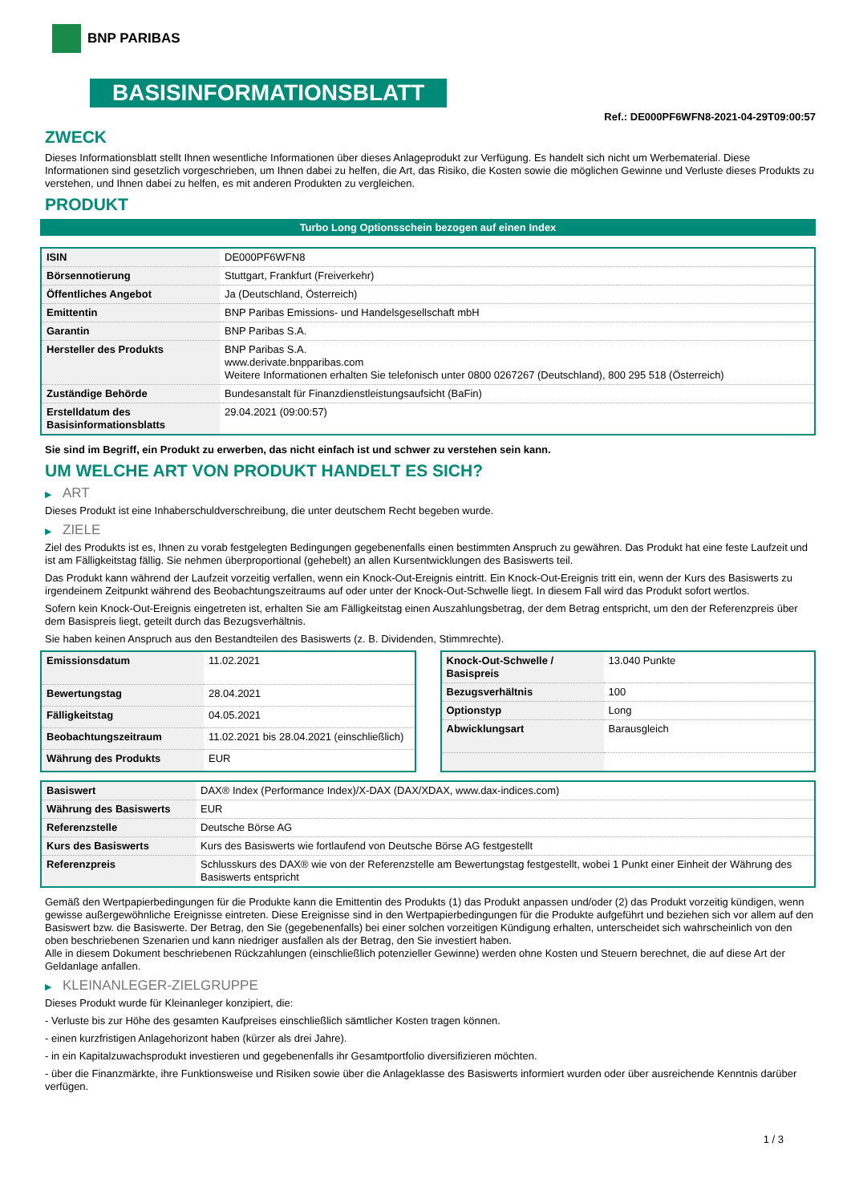BNP PARIBAS
BASISINFORMATIONSBLATT
Ref.: DE000PF6WFN8-2021-04-29T09:00:57
ZWECK
Dieses Informationsblatt stellt Ihnen wesentliche Informationen über dieses Anlageprodukt zur Verfügung. Es handelt sich nicht um Werbematerial. Diese Informationen sind gesetzlich vorgeschrieben, um Ihnen dabei zu helfen, die Art, das Risiko, die Kosten sowie die möglichen Gewinne und Verluste dieses Produkts zu verstehen, und Ihnen dabei zu helfen, es mit anderen Produkten zu vergleichen.
PRODUKT
Turbo Long Optionsschein bezogen auf einen Index
| ISIN | DE000PF6WFN8 |
| Börsennotierung | Stuttgart, Frankfurt (Freiverkehr) |
| Öffentliches Angebot | Ja (Deutschland, Österreich) |
| Emittentin | BNP Paribas Emissions- und Handelsgesellschaft mbH |
| Garantin | BNP Paribas S.A. |
| Hersteller des Produkts | BNP Paribas S.A. www.derivate.bnpparibas.com Weitere Informationen erhalten Sie telefonisch unter 0800 0267267 (Deutschland), 800 295 518 (Österreich) |
| Zuständige Behörde | Bundesanstalt für Finanzdienstleistungsaufsicht (BaFin) |
| Erstelldatum des Basisinformationsblatts | 29.04.2021 (09:00:57) |
Sie sind im Begriff, ein Produkt zu erwerben, das nicht einfach ist und schwer zu verstehen sein kann.
UM WELCHE ART VON PRODUKT HANDELT ES SICH?
▶ ART
Dieses Produkt ist eine Inhaberschuldverschreibung, die unter deutschem Recht begeben wurde.
▶ ZIELE
Ziel des Produkts ist es, Ihnen zu vorab festgelegten Bedingungen gegebenenfalls einen bestimmten Anspruch zu gewähren. Das Produkt hat eine feste Laufzeit und ist am Fälligkeitstag fällig. Sie nehmen überproportional (gehebelt) an allen Kursentwicklungen des Basiswerts teil.
Das Produkt kann während der Laufzeit vorzeitig verfallen, wenn ein Knock-Out-Ereignis eintritt. Ein Knock-Out-Ereignis tritt ein, wenn der Kurs des Basiswerts zu irgendeinem Zeitpunkt während des Beobachtungszeitraums auf oder unter der Knock-Out-Schwelle liegt. In diesem Fall wird das Produkt sofort wertlos.
Sofern kein Knock-Out-Ereignis eingetreten ist, erhalten Sie am Fälligkeitstag einen Auszahlungsbetrag, der dem Betrag entspricht, um den der Referenzpreis über dem Basispreis liegt, geteilt durch das Bezugsverhältnis.
Sie haben keinen Anspruch aus den Bestandteilen des Basiswerts (z. B. Dividenden, Stimmrechte).
| Emissionsdatum | 11.02.2021 |
| Bewertungstag | 28.04.2021 |
| Fälligkeitstag | 04.05.2021 |
| Beobachtungszeitraum | 11.02.2021 bis 28.04.2021 (einschließlich) |
| Währung des Produkts | EUR |
| Knock-Out-Schwelle / Basispreis | 13.040 Punkte |
| Bezugsverhältnis | 100 |
| Optionstyp | Long |
| Abwicklungsart | Barausgleich |
| Basiswert | DAX® Index (Performance Index)/X-DAX (DAX/XDAX, www.dax-indices.com) |
| Währung des Basiswerts | EUR |
| Referenzstelle | Deutsche Börse AG |
| Kurs des Basiswerts | Kurs des Basiswerts wie fortlaufend von Deutsche Börse AG festgestellt |
| Referenzpreis | Schlusskurs des DAX® wie von der Referenzstelle am Bewertungstag festgestellt, wobei 1 Punkt einer Einheit der Währung des Basiswerts entspricht |
Gemäß den Wertpapierbedingungen für die Produkte kann die Emittentin des Produkts (1) das Produkt anpassen und/oder (2) das Produkt vorzeitig kündigen, wenn gewisse außergewöhnliche Ereignisse eintreten. Diese Ereignisse sind in den Wertpapierbedingungen für die Produkte aufgeführt und beziehen sich vor allem auf den Basiswert bzw. die Basiswerte. Der Betrag, den Sie (gegebenenfalls) bei einer solchen vorzeitigen Kündigung erhalten, unterscheidet sich wahrscheinlich von den oben beschriebenen Szenarien und kann niedriger ausfallen als der Betrag, den Sie investiert haben.
Alle in diesem Dokument beschriebenen Rückzahlungen (einschließlich potenzieller Gewinne) werden ohne Kosten und Steuern berechnet, die auf diese Art der Geldanlage anfallen.
▶ KLEINANLEGER-ZIELGRUPPE
Dieses Produkt wurde für Kleinanleger konzipiert, die:
- Verluste bis zur Höhe des gesamten Kaufpreises einschließlich sämtlicher Kosten tragen können.
- einen kurzfristigen Anlagehorizont haben (kürzer als drei Jahre).
- in ein Kapitalzuwachsprodukt investieren und gegebenenfalls ihr Gesamtportfolio diversifizieren möchten.
- über die Finanzmärkte, ihre Funktionsweise und Risiken sowie über die Anlageklasse des Basiswerts informiert wurden oder über ausreichende Kenntnis darüber verfügen.
1 / 3